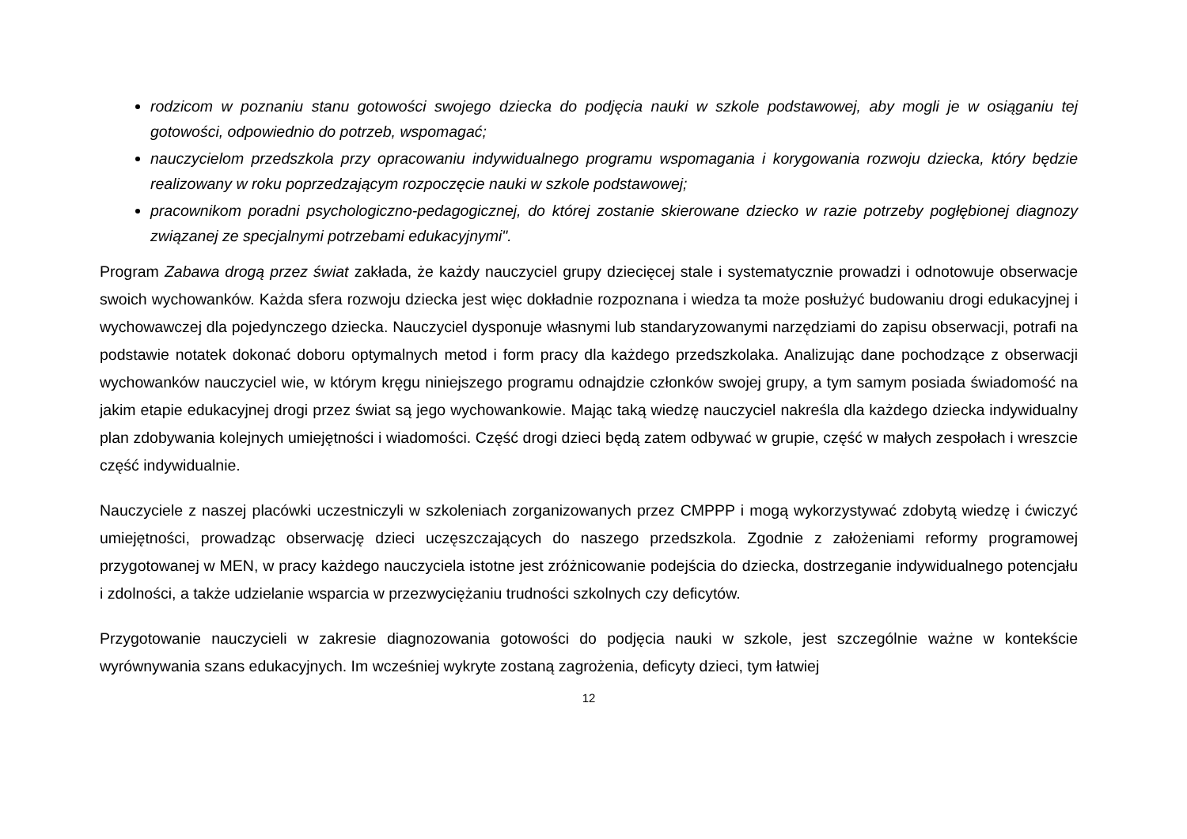rodzicom w poznaniu stanu gotowości swojego dziecka do podjęcia nauki w szkole podstawowej, aby mogli je w osiąganiu tej gotowości, odpowiednio do potrzeb, wspomagać;
nauczycielom przedszkola przy opracowaniu indywidualnego programu wspomagania i korygowania rozwoju dziecka, który będzie realizowany w roku poprzedzającym rozpoczęcie nauki w szkole podstawowej;
pracownikom poradni psychologiczno-pedagogicznej, do której zostanie skierowane dziecko w razie potrzeby pogłębionej diagnozy związanej ze specjalnymi potrzebami edukacyjnymi".
Program Zabawa drogą przez świat zakłada, że każdy nauczyciel grupy dziecięcej stale i systematycznie prowadzi i odnotowuje obserwacje swoich wychowanków. Każda sfera rozwoju dziecka jest więc dokładnie rozpoznana i wiedza ta może posłużyć budowaniu drogi edukacyjnej i wychowawczej dla pojedynczego dziecka. Nauczyciel dysponuje własnymi lub standaryzowanymi narzędziami do zapisu obserwacji, potrafi na podstawie notatek dokonać doboru optymalnych metod i form pracy dla każdego przedszkolaka. Analizując dane pochodzące z obserwacji wychowanków nauczyciel wie, w którym kręgu niniejszego programu odnajdzie członków swojej grupy, a tym samym posiada świadomość na jakim etapie edukacyjnej drogi przez świat są jego wychowankowie. Mając taką wiedzę nauczyciel nakreśla dla każdego dziecka indywidualny plan zdobywania kolejnych umiejętności i wiadomości. Część drogi dzieci będą zatem odbywać w grupie, część w małych zespołach i wreszcie część indywidualnie.
Nauczyciele z naszej placówki uczestniczyli w szkoleniach zorganizowanych przez CMPPP i mogą wykorzystywać zdobytą wiedzę i ćwiczyć umiejętności, prowadząc obserwację dzieci uczęszczających do naszego przedszkola. Zgodnie z założeniami reformy programowej przygotowanej w MEN, w pracy każdego nauczyciela istotne jest zróżnicowanie podejścia do dziecka, dostrzeganie indywidualnego potencjału i zdolności, a także udzielanie wsparcia w przezwyciężaniu trudności szkolnych czy deficytów.
Przygotowanie nauczycieli w zakresie diagnozowania gotowości do podjęcia nauki w szkole, jest szczególnie ważne w kontekście wyrównywania szans edukacyjnych. Im wcześniej wykryte zostaną zagrożenia, deficyty dzieci, tym łatwiej
12